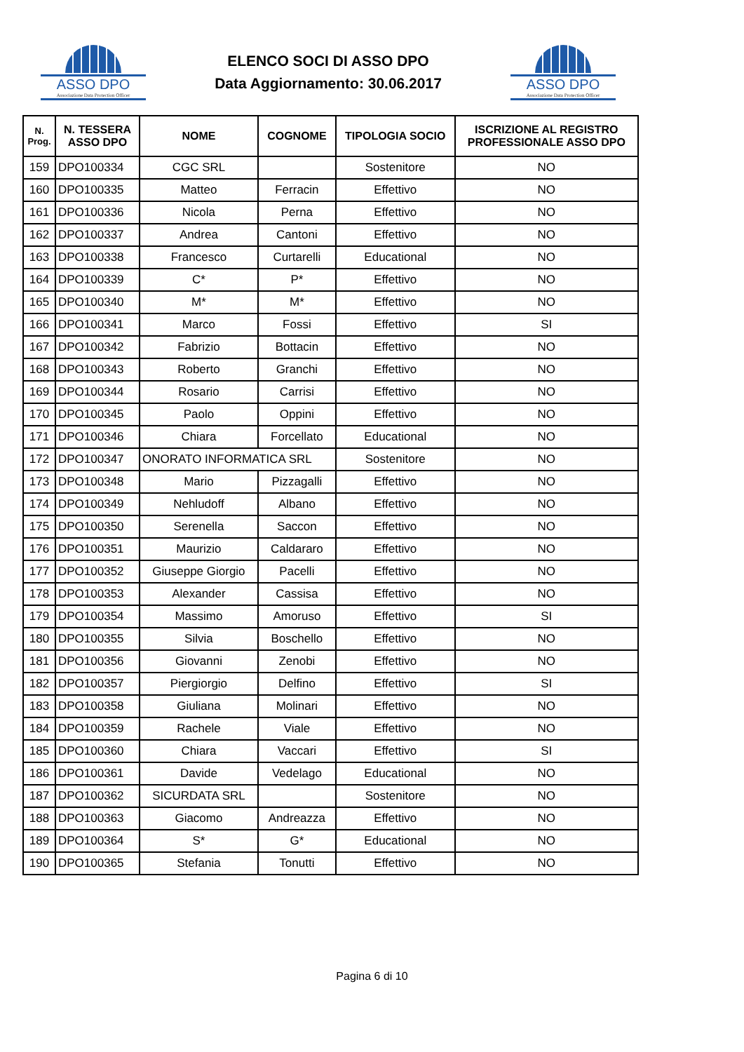ASSO DPO
Associazione Data Protection Officer
ELENCO SOCI DI ASSO DPO
Data Aggiornamento: 30.06.2017
ASSO DPO
Associazione Data Protection Officer
| N. Prog. | N. TESSERA ASSO DPO | NOME | COGNOME | TIPOLOGIA SOCIO | ISCRIZIONE AL REGISTRO PROFESSIONALE ASSO DPO |
| --- | --- | --- | --- | --- | --- |
| 159 | DPO100334 | CGC SRL | | Sostenitore | NO |
| 160 | DPO100335 | Matteo | Ferracin | Effettivo | NO |
| 161 | DPO100336 | Nicola | Perna | Effettivo | NO |
| 162 | DPO100337 | Andrea | Cantoni | Effettivo | NO |
| 163 | DPO100338 | Francesco | Curtarelli | Educational | NO |
| 164 | DPO100339 | C* | P* | Effettivo | NO |
| 165 | DPO100340 | M* | M* | Effettivo | NO |
| 166 | DPO100341 | Marco | Fossi | Effettivo | SI |
| 167 | DPO100342 | Fabrizio | Bottacin | Effettivo | NO |
| 168 | DPO100343 | Roberto | Granchi | Effettivo | NO |
| 169 | DPO100344 | Rosario | Carrisi | Effettivo | NO |
| 170 | DPO100345 | Paolo | Oppini | Effettivo | NO |
| 171 | DPO100346 | Chiara | Forcellato | Educational | NO |
| 172 | DPO100347 | ONORATO INFORMATICA SRL | | Sostenitore | NO |
| 173 | DPO100348 | Mario | Pizzagalli | Effettivo | NO |
| 174 | DPO100349 | Nehludoff | Albano | Effettivo | NO |
| 175 | DPO100350 | Serenella | Saccon | Effettivo | NO |
| 176 | DPO100351 | Maurizio | Caldararo | Effettivo | NO |
| 177 | DPO100352 | Giuseppe Giorgio | Pacelli | Effettivo | NO |
| 178 | DPO100353 | Alexander | Cassisa | Effettivo | NO |
| 179 | DPO100354 | Massimo | Amoruso | Effettivo | SI |
| 180 | DPO100355 | Silvia | Boschello | Effettivo | NO |
| 181 | DPO100356 | Giovanni | Zenobi | Effettivo | NO |
| 182 | DPO100357 | Piergiorgio | Delfino | Effettivo | SI |
| 183 | DPO100358 | Giuliana | Molinari | Effettivo | NO |
| 184 | DPO100359 | Rachele | Viale | Effettivo | NO |
| 185 | DPO100360 | Chiara | Vaccari | Effettivo | SI |
| 186 | DPO100361 | Davide | Vedelago | Educational | NO |
| 187 | DPO100362 | SICURDATA SRL | | Sostenitore | NO |
| 188 | DPO100363 | Giacomo | Andreazza | Effettivo | NO |
| 189 | DPO100364 | S* | G* | Educational | NO |
| 190 | DPO100365 | Stefania | Tonutti | Effettivo | NO |
Pagina 6 di 10